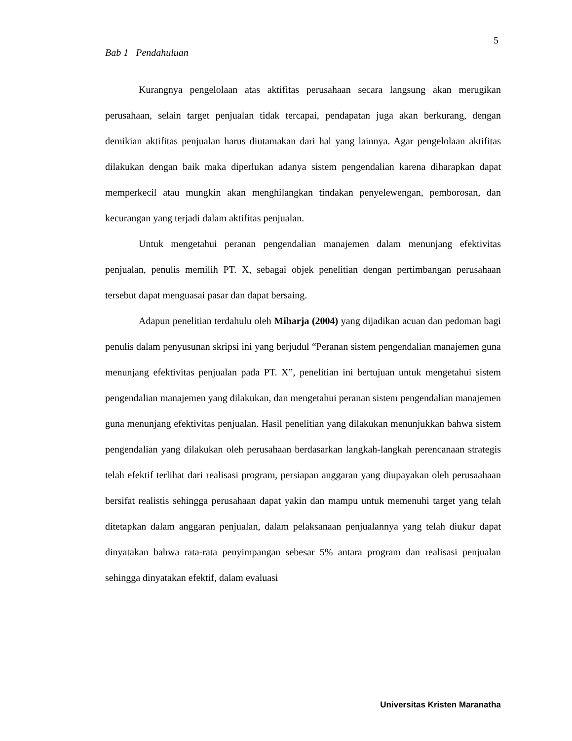5
Bab 1 Pendahuluan
Kurangnya pengelolaan atas aktifitas perusahaan secara langsung akan merugikan perusahaan, selain target penjualan tidak tercapai, pendapatan juga akan berkurang, dengan demikian aktifitas penjualan harus diutamakan dari hal yang lainnya. Agar pengelolaan aktifitas dilakukan dengan baik maka diperlukan adanya sistem pengendalian karena diharapkan dapat memperkecil atau mungkin akan menghilangkan tindakan penyelewengan, pemborosan, dan kecurangan yang terjadi dalam aktifitas penjualan.
Untuk mengetahui peranan pengendalian manajemen dalam menunjang efektivitas penjualan, penulis memilih PT. X, sebagai objek penelitian dengan pertimbangan perusahaan tersebut dapat menguasai pasar dan dapat bersaing.
Adapun penelitian terdahulu oleh Miharja (2004) yang dijadikan acuan dan pedoman bagi penulis dalam penyusunan skripsi ini yang berjudul “Peranan sistem pengendalian manajemen guna menunjang efektivitas penjualan pada PT. X”, penelitian ini bertujuan untuk mengetahui sistem pengendalian manajemen yang dilakukan, dan mengetahui peranan sistem pengendalian manajemen guna menunjang efektivitas penjualan. Hasil penelitian yang dilakukan menunjukkan bahwa sistem pengendalian yang dilakukan oleh perusahaan berdasarkan langkah-langkah perencanaan strategis telah efektif terlihat dari realisasi program, persiapan anggaran yang diupayakan oleh perusaahaan bersifat realistis sehingga perusahaan dapat yakin dan mampu untuk memenuhi target yang telah ditetapkan dalam anggaran penjualan, dalam pelaksanaan penjualannya yang telah diukur dapat dinyatakan bahwa rata-rata penyimpangan sebesar 5% antara program dan realisasi penjualan sehingga dinyatakan efektif, dalam evaluasi
Universitas Kristen Maranatha